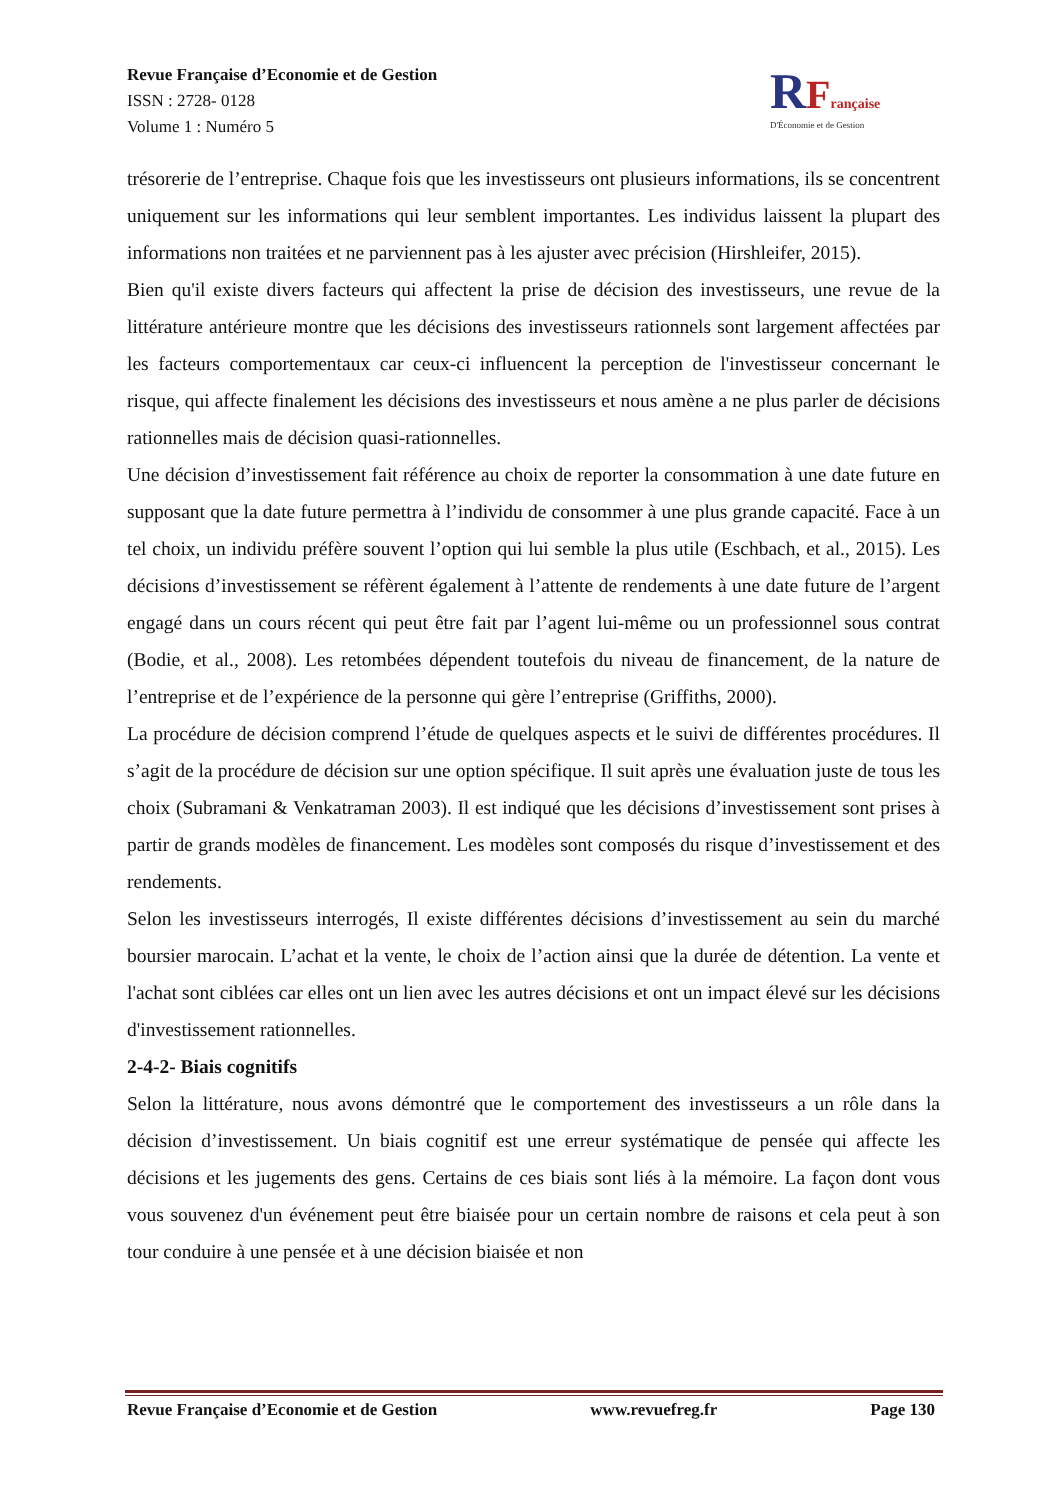Revue Française d’Economie et de Gestion
ISSN : 2728- 0128
Volume 1 : Numéro 5
RFrançaise
D'Économie et de Gestion
trésorerie de l’entreprise. Chaque fois que les investisseurs ont plusieurs informations, ils se concentrent uniquement sur les informations qui leur semblent importantes. Les individus laissent la plupart des informations non traitées et ne parviennent pas à les ajuster avec précision (Hirshleifer, 2015).
Bien qu'il existe divers facteurs qui affectent la prise de décision des investisseurs, une revue de la littérature antérieure montre que les décisions des investisseurs rationnels sont largement affectées par les facteurs comportementaux car ceux-ci influencent la perception de l'investisseur concernant le risque, qui affecte finalement les décisions des investisseurs et nous amène a ne plus parler de décisions rationnelles mais de décision quasi-rationnelles.
Une décision d’investissement fait référence au choix de reporter la consommation à une date future en supposant que la date future permettra à l’individu de consommer à une plus grande capacité. Face à un tel choix, un individu préfère souvent l’option qui lui semble la plus utile (Eschbach, et al., 2015). Les décisions d’investissement se réfèrent également à l’attente de rendements à une date future de l’argent engagé dans un cours récent qui peut être fait par l’agent lui-même ou un professionnel sous contrat (Bodie, et al., 2008). Les retombées dépendent toutefois du niveau de financement, de la nature de l’entreprise et de l’expérience de la personne qui gère l’entreprise (Griffiths, 2000).
La procédure de décision comprend l’étude de quelques aspects et le suivi de différentes procédures. Il s’agit de la procédure de décision sur une option spécifique. Il suit après une évaluation juste de tous les choix (Subramani & Venkatraman 2003). Il est indiqué que les décisions d’investissement sont prises à partir de grands modèles de financement. Les modèles sont composés du risque d’investissement et des rendements.
Selon les investisseurs interrogés, Il existe différentes décisions d’investissement au sein du marché boursier marocain. L’achat et la vente, le choix de l’action ainsi que la durée de détention. La vente et l'achat sont ciblées car elles ont un lien avec les autres décisions et ont un impact élevé sur les décisions d'investissement rationnelles.
2-4-2- Biais cognitifs
Selon la littérature, nous avons démontré que le comportement des investisseurs a un rôle dans la décision d’investissement. Un biais cognitif est une erreur systématique de pensée qui affecte les décisions et les jugements des gens. Certains de ces biais sont liés à la mémoire. La façon dont vous vous souvenez d'un événement peut être biaisée pour un certain nombre de raisons et cela peut à son tour conduire à une pensée et à une décision biaisée et non
Revue Française d’Economie et de Gestion www.revuefreg.fr Page 130